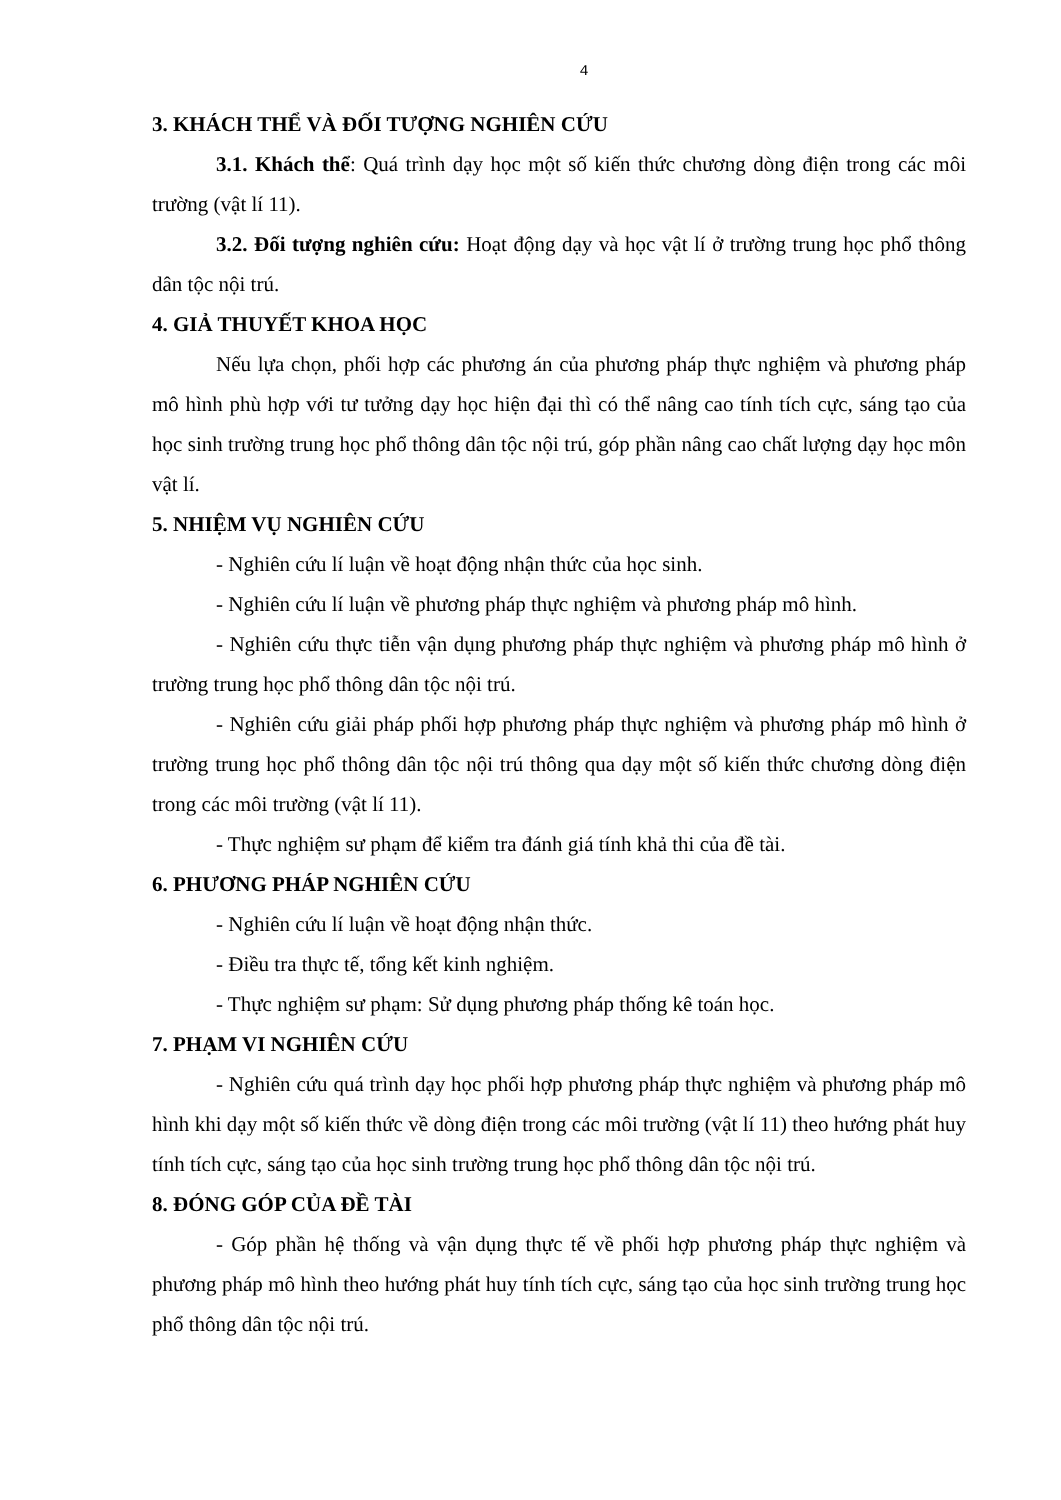4
3. KHÁCH THỂ VÀ ĐỐI TƯỢNG NGHIÊN CỨU
3.1. Khách thể: Quá trình dạy học một số kiến thức chương dòng điện trong các môi trường (vật lí 11).
3.2. Đối tượng nghiên cứu: Hoạt động dạy và học vật lí ở trường trung học phổ thông dân tộc nội trú.
4. GIẢ THUYẾT KHOA HỌC
Nếu lựa chọn, phối hợp các phương án của phương pháp thực nghiệm và phương pháp mô hình phù hợp với tư tưởng dạy học hiện đại thì có thể nâng cao tính tích cực, sáng tạo của học sinh trường trung học phổ thông dân tộc nội trú, góp phần nâng cao chất lượng dạy học môn vật lí.
5. NHIỆM VỤ NGHIÊN CỨU
- Nghiên cứu lí luận về hoạt động nhận thức của học sinh.
- Nghiên cứu lí luận về phương pháp thực nghiệm và phương pháp mô hình.
- Nghiên cứu thực tiễn vận dụng phương pháp thực nghiệm và phương pháp mô hình ở trường trung học phổ thông dân tộc nội trú.
- Nghiên cứu giải pháp phối hợp phương pháp thực nghiệm và phương pháp mô hình ở trường trung học phổ thông dân tộc nội trú thông qua dạy một số kiến thức chương dòng điện trong các môi trường (vật lí 11).
- Thực nghiệm sư phạm để kiểm tra đánh giá tính khả thi của đề tài.
6. PHƯƠNG PHÁP NGHIÊN CỨU
- Nghiên cứu lí luận về hoạt động nhận thức.
- Điều tra thực tế, tổng kết kinh nghiệm.
- Thực nghiệm sư phạm: Sử dụng phương pháp thống kê toán học.
7. PHẠM VI NGHIÊN CỨU
- Nghiên cứu quá trình dạy học phối hợp phương pháp thực nghiệm và phương pháp mô hình khi dạy một số kiến thức về dòng điện trong các môi trường (vật lí 11) theo hướng phát huy tính tích cực, sáng tạo của học sinh trường trung học phổ thông dân tộc nội trú.
8. ĐÓNG GÓP CỦA ĐỀ TÀI
- Góp phần hệ thống và vận dụng thực tế về phối hợp phương pháp thực nghiệm và phương pháp mô hình theo hướng phát huy tính tích cực, sáng tạo của học sinh trường trung học phổ thông dân tộc nội trú.